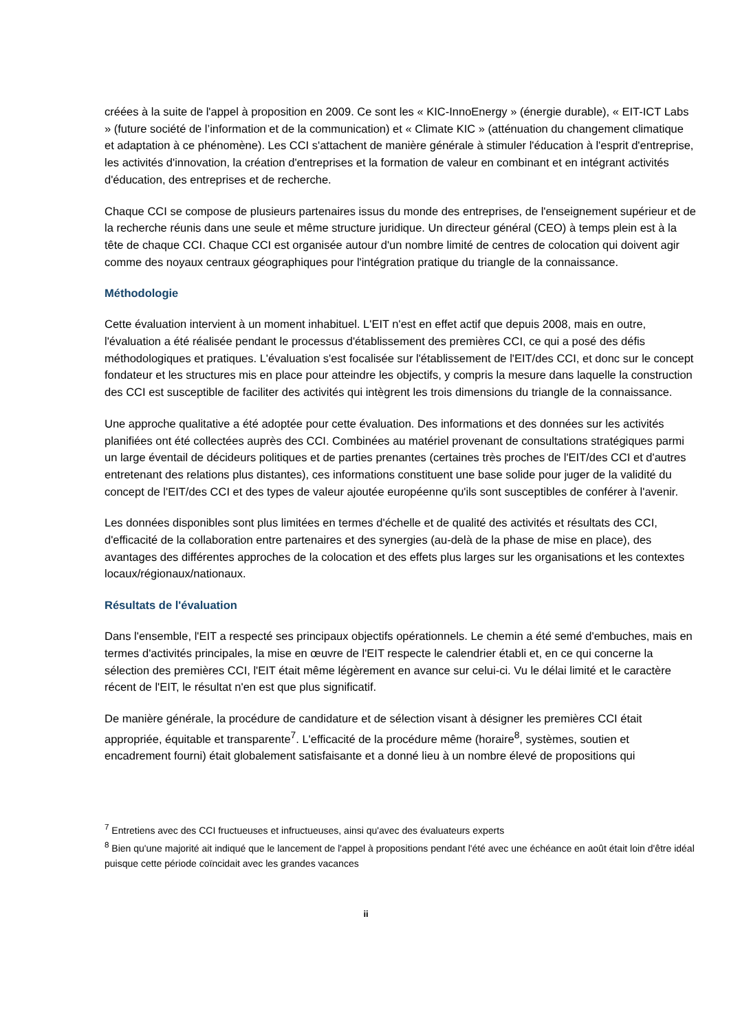créées à la suite de l'appel à proposition en 2009. Ce sont les « KIC-InnoEnergy » (énergie durable), « EIT-ICT Labs » (future société de l’information et de la communication) et « Climate KIC » (atténuation du changement climatique et adaptation à ce phénomène). Les CCI s'attachent de manière générale à stimuler l'éducation à l'esprit d'entreprise, les activités d'innovation, la création d'entreprises et la formation de valeur en combinant et en intégrant activités d'éducation, des entreprises et de recherche.
Chaque CCI se compose de plusieurs partenaires issus du monde des entreprises, de l'enseignement supérieur et de la recherche réunis dans une seule et même structure juridique. Un directeur général (CEO) à temps plein est à la tête de chaque CCI. Chaque CCI est organisée autour d'un nombre limité de centres de colocation qui doivent agir comme des noyaux centraux géographiques pour l'intégration pratique du triangle de la connaissance.
Méthodologie
Cette évaluation intervient à un moment inhabituel. L'EIT n'est en effet actif que depuis 2008, mais en outre, l'évaluation a été réalisée pendant le processus d'établissement des premières CCI, ce qui a posé des défis méthodologiques et pratiques. L'évaluation s'est focalisée sur l'établissement de l'EIT/des CCI, et donc sur le concept fondateur et les structures mis en place pour atteindre les objectifs, y compris la mesure dans laquelle la construction des CCI est susceptible de faciliter des activités qui intègrent les trois dimensions du triangle de la connaissance.
Une approche qualitative a été adoptée pour cette évaluation. Des informations et des données sur les activités planifiées ont été collectées auprès des CCI. Combinées au matériel provenant de consultations stratégiques parmi un large éventail de décideurs politiques et de parties prenantes (certaines très proches de l'EIT/des CCI et d'autres entretenant des relations plus distantes), ces informations constituent une base solide pour juger de la validité du concept de l'EIT/des CCI et des types de valeur ajoutée européenne qu'ils sont susceptibles de conférer à l'avenir.
Les données disponibles sont plus limitées en termes d'échelle et de qualité des activités et résultats des CCI, d'efficacité de la collaboration entre partenaires et des synergies (au-delà de la phase de mise en place), des avantages des différentes approches de la colocation et des effets plus larges sur les organisations et les contextes locaux/régionaux/nationaux.
Résultats de l'évaluation
Dans l'ensemble, l'EIT a respecté ses principaux objectifs opérationnels. Le chemin a été semé d'embuches, mais en termes d'activités principales, la mise en œuvre de l'EIT respecte le calendrier établi et, en ce qui concerne la sélection des premières CCI, l'EIT était même légèrement en avance sur celui-ci. Vu le délai limité et le caractère récent de l'EIT, le résultat n'en est que plus significatif.
De manière générale, la procédure de candidature et de sélection visant à désigner les premières CCI était appropriée, équitable et transparente<sup>7</sup>. L'efficacité de la procédure même (horaire<sup>8</sup>, systèmes, soutien et encadrement fourni) était globalement satisfaisante et a donné lieu à un nombre élevé de propositions qui
<sup>7</sup> Entretiens avec des CCI fructueuses et infructueuses, ainsi qu'avec des évaluateurs experts
<sup>8</sup> Bien qu'une majorité ait indiqué que le lancement de l'appel à propositions pendant l'été avec une échéance en août était loin d'être idéal puisque cette période coïncidait avec les grandes vacances
ii